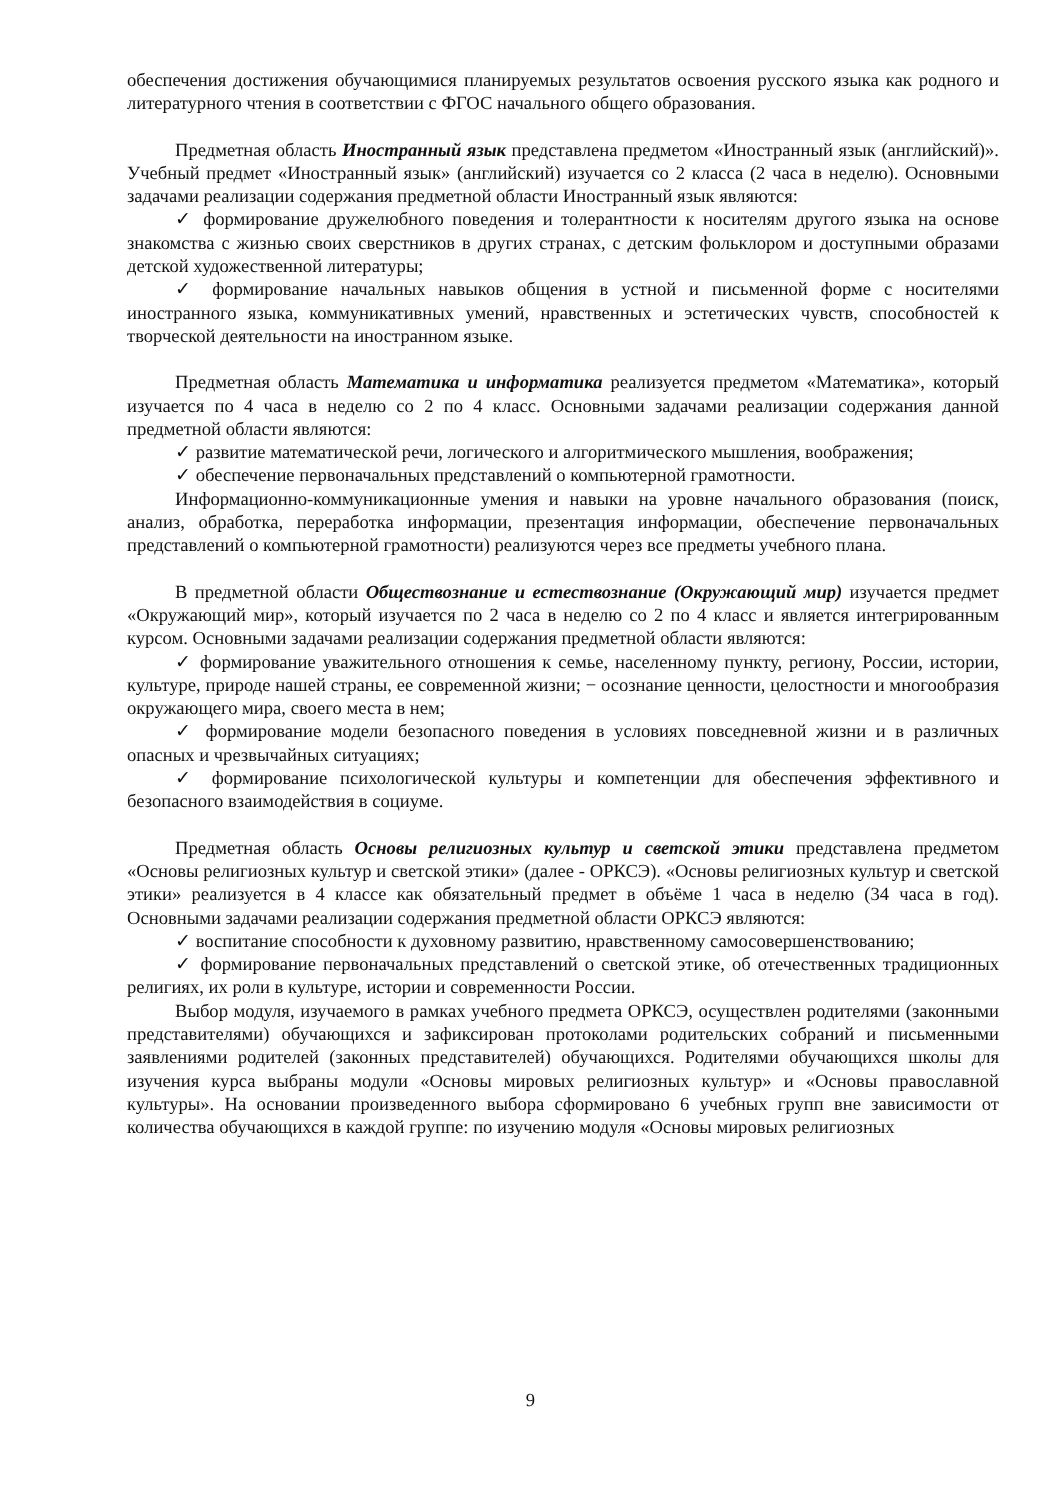обеспечения достижения обучающимися планируемых результатов освоения русского языка как родного и литературного чтения в соответствии с ФГОС начального общего образования.
Предметная область Иностранный язык представлена предметом «Иностранный язык (английский)». Учебный предмет «Иностранный язык» (английский) изучается со 2 класса (2 часа в неделю). Основными задачами реализации содержания предметной области Иностранный язык являются:
✓ формирование дружелюбного поведения и толерантности к носителям другого языка на основе знакомства с жизнью своих сверстников в других странах, с детским фольклором и доступными образами детской художественной литературы;
✓ формирование начальных навыков общения в устной и письменной форме с носителями иностранного языка, коммуникативных умений, нравственных и эстетических чувств, способностей к творческой деятельности на иностранном языке.
Предметная область Математика и информатика реализуется предметом «Математика», который изучается по 4 часа в неделю со 2 по 4 класс. Основными задачами реализации содержания данной предметной области являются:
✓ развитие математической речи, логического и алгоритмического мышления, воображения;
✓ обеспечение первоначальных представлений о компьютерной грамотности.
Информационно-коммуникационные умения и навыки на уровне начального образования (поиск, анализ, обработка, переработка информации, презентация информации, обеспечение первоначальных представлений о компьютерной грамотности) реализуются через все предметы учебного плана.
В предметной области Обществознание и естествознание (Окружающий мир) изучается предмет «Окружающий мир», который изучается по 2 часа в неделю со 2 по 4 класс и является интегрированным курсом. Основными задачами реализации содержания предметной области являются:
✓ формирование уважительного отношения к семье, населенному пункту, региону, России, истории, культуре, природе нашей страны, ее современной жизни; − осознание ценности, целостности и многообразия окружающего мира, своего места в нем;
✓ формирование модели безопасного поведения в условиях повседневной жизни и в различных опасных и чрезвычайных ситуациях;
✓ формирование психологической культуры и компетенции для обеспечения эффективного и безопасного взаимодействия в социуме.
Предметная область Основы религиозных культур и светской этики представлена предметом «Основы религиозных культур и светской этики» (далее - ОРКСЭ). «Основы религиозных культур и светской этики» реализуется в 4 классе как обязательный предмет в объёме 1 часа в неделю (34 часа в год). Основными задачами реализации содержания предметной области ОРКСЭ являются:
✓ воспитание способности к духовному развитию, нравственному самосовершенствованию;
✓ формирование первоначальных представлений о светской этике, об отечественных традиционных религиях, их роли в культуре, истории и современности России.
Выбор модуля, изучаемого в рамках учебного предмета ОРКСЭ, осуществлен родителями (законными представителями) обучающихся и зафиксирован протоколами родительских собраний и письменными заявлениями родителей (законных представителей) обучающихся. Родителями обучающихся школы для изучения курса выбраны модули «Основы мировых религиозных культур» и «Основы православной культуры». На основании произведенного выбора сформировано 6 учебных групп вне зависимости от количества обучающихся в каждой группе: по изучению модуля «Основы мировых религиозных
9